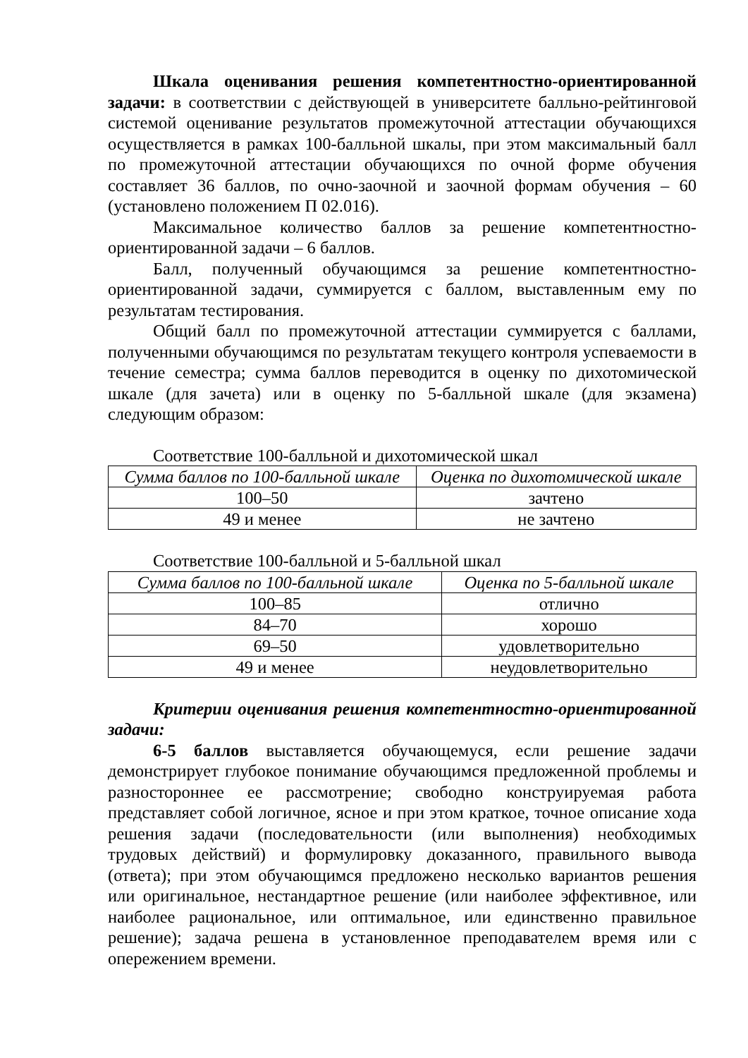Шкала оценивания решения компетентностно-ориентированной задачи: в соответствии с действующей в университете балльно-рейтинговой системой оценивание результатов промежуточной аттестации обучающихся осуществляется в рамках 100-балльной шкалы, при этом максимальный балл по промежуточной аттестации обучающихся по очной форме обучения составляет 36 баллов, по очно-заочной и заочной формам обучения – 60 (установлено положением П 02.016).
Максимальное количество баллов за решение компетентностно-ориентированной задачи – 6 баллов.
Балл, полученный обучающимся за решение компетентностно-ориентированной задачи, суммируется с баллом, выставленным ему по результатам тестирования.
Общий балл по промежуточной аттестации суммируется с баллами, полученными обучающимся по результатам текущего контроля успеваемости в течение семестра; сумма баллов переводится в оценку по дихотомической шкале (для зачета) или в оценку по 5-балльной шкале (для экзамена) следующим образом:
Соответствие 100-балльной и дихотомической шкал
| Сумма баллов по 100-балльной шкале | Оценка по дихотомической шкале |
| --- | --- |
| 100–50 | зачтено |
| 49 и менее | не зачтено |
Соответствие 100-балльной и 5-балльной шкал
| Сумма баллов по 100-балльной шкале | Оценка по 5-балльной шкале |
| --- | --- |
| 100–85 | отлично |
| 84–70 | хорошо |
| 69–50 | удовлетворительно |
| 49 и менее | неудовлетворительно |
Критерии оценивания решения компетентностно-ориентированной задачи:
6-5 баллов выставляется обучающемуся, если решение задачи демонстрирует глубокое понимание обучающимся предложенной проблемы и разностороннее ее рассмотрение; свободно конструируемая работа представляет собой логичное, ясное и при этом краткое, точное описание хода решения задачи (последовательности (или выполнения) необходимых трудовых действий) и формулировку доказанного, правильного вывода (ответа); при этом обучающимся предложено несколько вариантов решения или оригинальное, нестандартное решение (или наиболее эффективное, или наиболее рациональное, или оптимальное, или единственно правильное решение); задача решена в установленное преподавателем время или с опережением времени.